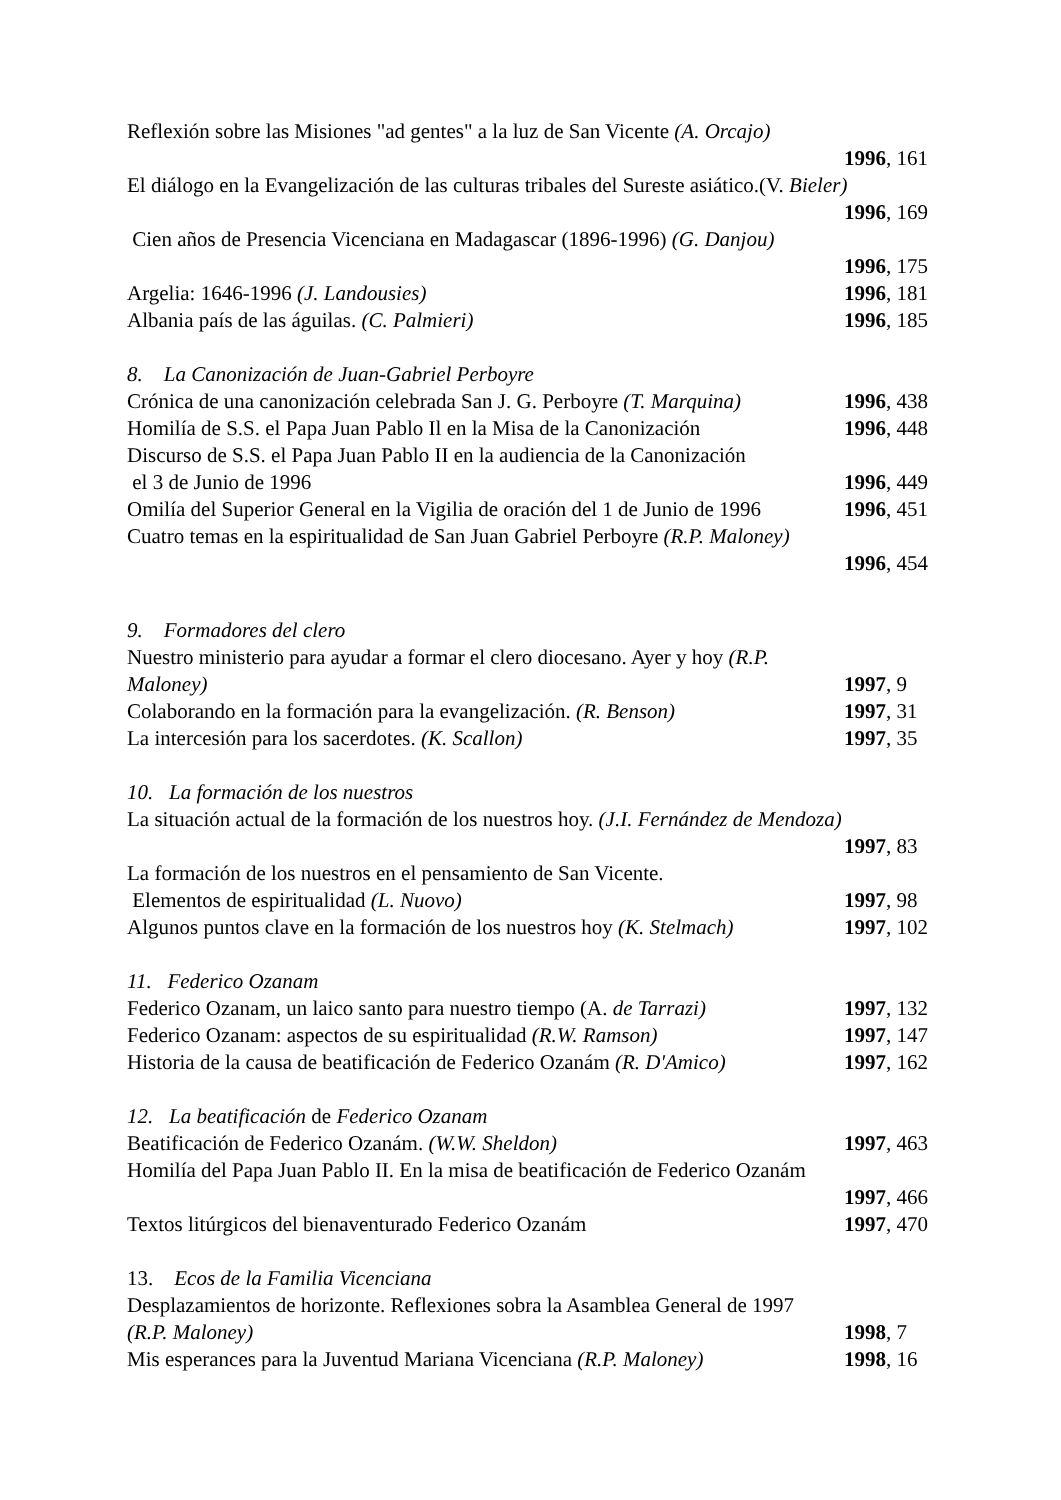Reflexión sobre las Misiones "ad gentes" a la luz de San Vicente (A. Orcajo)
1996, 161
El diálogo en la Evangelización de las culturas tribales del Sureste asiático.(V. Bieler)
1996, 169
Cien años de Presencia Vicenciana en Madagascar (1896-1996) (G. Danjou)
1996, 175
Argelia: 1646-1996 (J. Landousies) 1996, 181
Albania país de las águilas. (C. Palmieri) 1996, 185
8. La Canonización de Juan-Gabriel Perboyre
Crónica de una canonización celebrada San J. G. Perboyre (T. Marquina) 1996, 438
Homilía de S.S. el Papa Juan Pablo Il en la Misa de la Canonización 1996, 448
Discurso de S.S. el Papa Juan Pablo II en la audiencia de la Canonización
el 3 de Junio de 1996 1996, 449
Omilía del Superior General en la Vigilia de oración del 1 de Junio de 1996 1996, 451
Cuatro temas en la espiritualidad de San Juan Gabriel Perboyre (R.P. Maloney)
1996, 454
9. Formadores del clero
Nuestro ministerio para ayudar a formar el clero diocesano. Ayer y hoy (R.P.
Maloney) 1997, 9
Colaborando en la formación para la evangelización. (R. Benson) 1997, 31
La intercesión para los sacerdotes. (K. Scallon) 1997, 35
10. La formación de los nuestros
La situación actual de la formación de los nuestros hoy. (J.I. Fernández de Mendoza)
1997, 83
La formación de los nuestros en el pensamiento de San Vicente.
Elementos de espiritualidad (L. Nuovo) 1997, 98
Algunos puntos clave en la formación de los nuestros hoy (K. Stelmach) 1997, 102
11. Federico Ozanam
Federico Ozanam, un laico santo para nuestro tiempo (A. de Tarrazi) 1997, 132
Federico Ozanam: aspectos de su espiritualidad (R.W. Ramson) 1997, 147
Historia de la causa de beatificación de Federico Ozanám (R. D'Amico) 1997, 162
12. La beatificación de Federico Ozanam
Beatificación de Federico Ozanám. (W.W. Sheldon) 1997, 463
Homilía del Papa Juan Pablo II. En la misa de beatificación de Federico Ozanám
1997, 466
Textos litúrgicos del bienaventurado Federico Ozanám 1997, 470
13. Ecos de la Familia Vicenciana
Desplazamientos de horizonte. Reflexiones sobra la Asamblea General de 1997
(R.P. Maloney) 1998, 7
Mis esperances para la Juventud Mariana Vicenciana (R.P. Maloney) 1998, 16